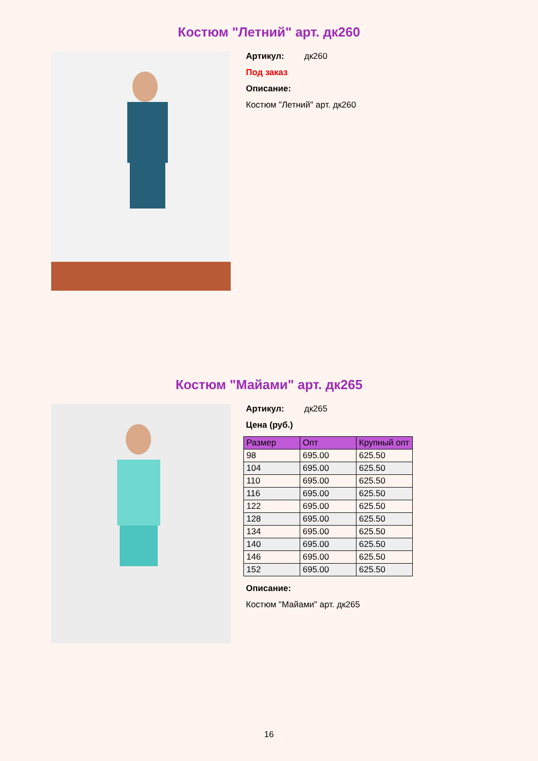Костюм "Летний" арт. дк260
Артикул: дк260
Под заказ
Описание:
Костюм "Летний" арт. дк260
Костюм "Майами" арт. дк265
Артикул: дк265
Цена (руб.)
| Размер | Опт | Крупный опт |
| --- | --- | --- |
| 98 | 695.00 | 625.50 |
| 104 | 695.00 | 625.50 |
| 110 | 695.00 | 625.50 |
| 116 | 695.00 | 625.50 |
| 122 | 695.00 | 625.50 |
| 128 | 695.00 | 625.50 |
| 134 | 695.00 | 625.50 |
| 140 | 695.00 | 625.50 |
| 146 | 695.00 | 625.50 |
| 152 | 695.00 | 625.50 |
Описание:
Костюм "Майами" арт. дк265
16